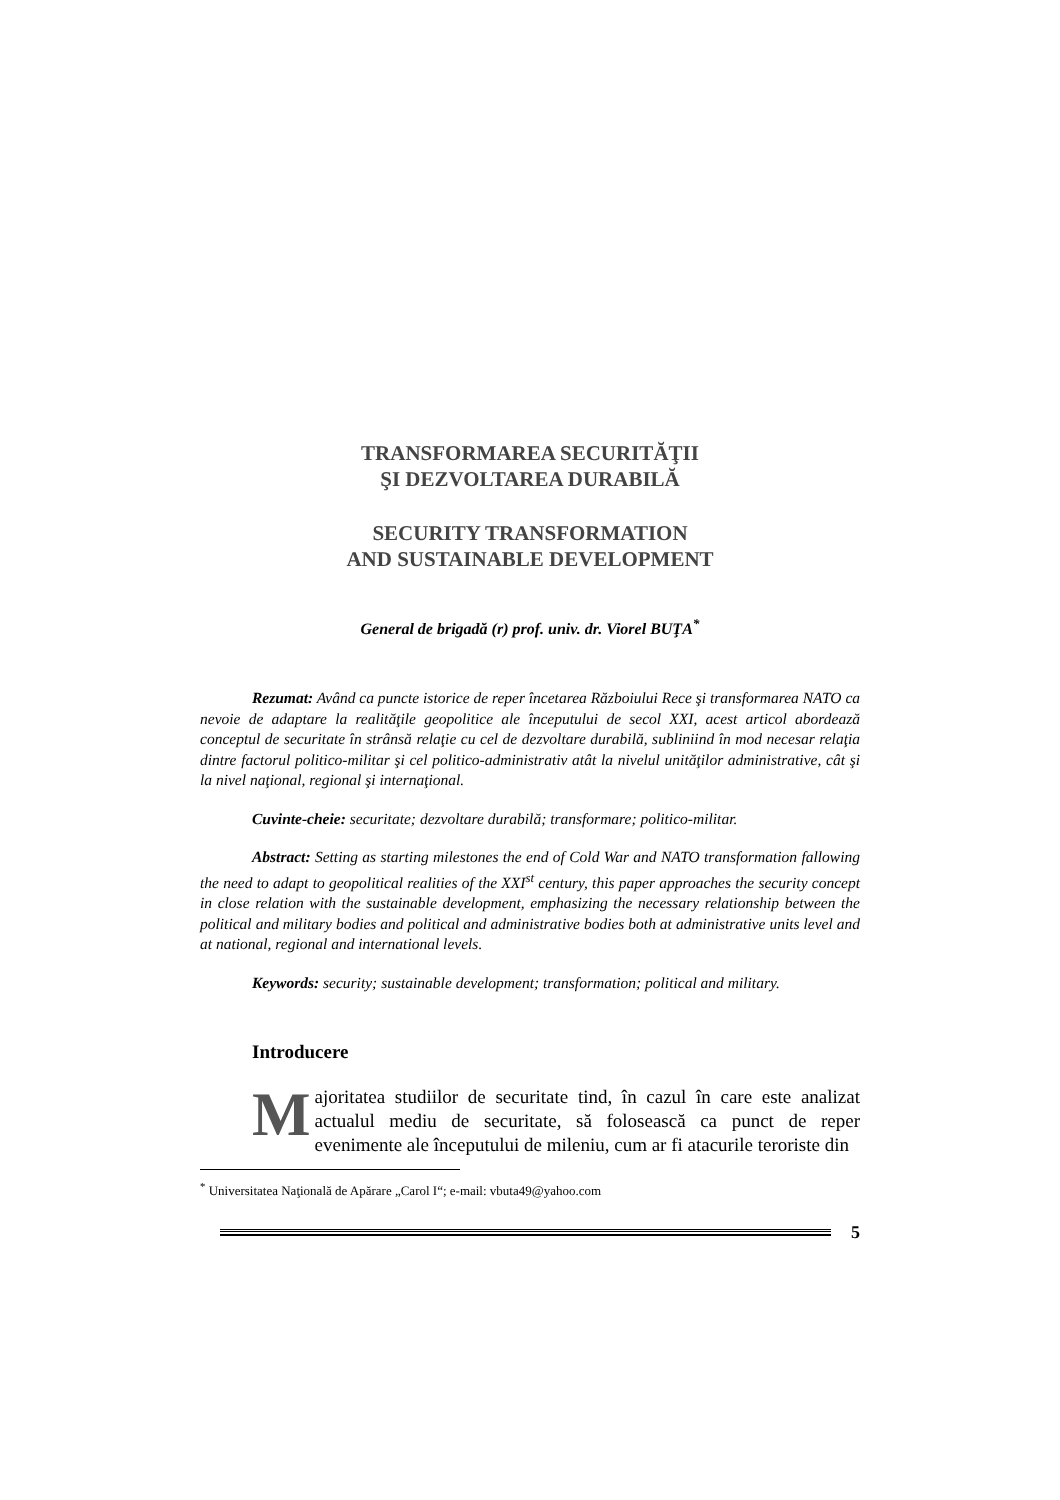TRANSFORMAREA SECURITĂŢII
ŞI DEZVOLTAREA DURABILĂ
SECURITY TRANSFORMATION
AND SUSTAINABLE DEVELOPMENT
General de brigadă (r) prof. univ. dr. Viorel BUŢA<sup>*</sup>
Rezumat: Având ca puncte istorice de reper încetarea Războiului Rece şi transformarea NATO ca nevoie de adaptare la realităţile geopolitice ale începutului de secol XXI, acest articol abordează conceptul de securitate în strânsă relaţie cu cel de dezvoltare durabilă, subliniind în mod necesar relaţia dintre factorul politico-militar şi cel politico-administrativ atât la nivelul unităţilor administrative, cât şi la nivel naţional, regional şi internaţional.
Cuvinte-cheie: securitate; dezvoltare durabilă; transformare; politico-militar.
Abstract: Setting as starting milestones the end of Cold War and NATO transformation fallowing the need to adapt to geopolitical realities of the XXI<sup>st</sup> century, this paper approaches the security concept in close relation with the sustainable development, emphasizing the necessary relationship between the political and military bodies and political and administrative bodies both at administrative units level and at national, regional and international levels.
Keywords: security; sustainable development; transformation; political and military.
Introducere
Majoritatea studiilor de securitate tind, în cazul în care este analizat actualul mediu de securitate, să folosească ca punct de reper evenimente ale începutului de mileniu, cum ar fi atacurile teroriste din
<sup>*</sup> Universitatea Naţională de Apărare „Carol I“; e-mail: vbuta49@yahoo.com
5